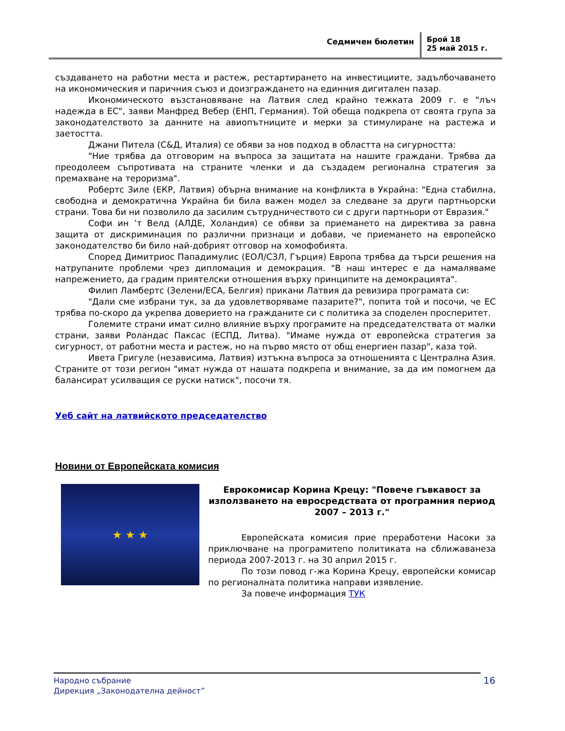Седмичен бюлетин
Брой 18
25 май 2015 г.
създаването на работни места и растеж, рестартирането на инвестициите, задълбочаването на икономическия и паричния съюз и доизграждането на единния дигитален пазар.
Икономическото възстановяване на Латвия след крайно тежката 2009 г. е "лъч надежда в ЕС", заяви Манфред Вебер (ЕНП, Германия). Той обеща подкрепа от своята група за законодателството за данните на авиопътниците и мерки за стимулиране на растежа и заетостта.
Джани Питела (С&Д, Италия) се обяви за нов подход в областта на сигурността:
"Ние трябва да отговорим на въпроса за защитата на нашите граждани. Трябва да преодолеем съпротивата на страните членки и да създадем регионална стратегия за премахване на тероризма".
Робертс Зиле (ЕКР, Латвия) обърна внимание на конфликта в Украйна: "Една стабилна, свободна и демократична Украйна би била важен модел за следване за други партньорски страни. Това би ни позволило да засилим сътрудничеството си с други партньори от Евразия."
Софи ин ’т Велд (АЛДЕ, Холандия) се обяви за приемането на директива за равна защита от дискриминация по различни признаци и добави, че приемането на европейско законодателство би било най-добрият отговор на хомофобията.
Според Димитриос Пападимулис (ЕОЛ/СЗЛ, Гърция) Европа трябва да търси решения на натрупаните проблеми чрез дипломация и демокрация. "В наш интерес е да намаляваме напрежението, да градим приятелски отношения върху принципите на демокрацията".
Филип Ламбертс (Зелени/ЕСА, Белгия) прикани Латвия да ревизира програмата си:
"Дали сме избрани тук, за да удовлетворяваме пазарите?", попита той и посочи, че ЕС трябва по-скоро да укрепва доверието на гражданите си с политика за споделен просперитет.
Големите страни имат силно влияние върху програмите на председателствата от малки страни, заяви Роландас Паксас (ЕСПД, Литва). "Имаме нужда от европейска стратегия за сигурност, от работни места и растеж, но на първо място от общ енергиен пазар", каза той.
Ивета Григуле (независима, Латвия) изтъкна въпроса за отношенията с Централна Азия. Страните от този регион "имат нужда от нашата подкрепа и внимание, за да им помогнем да балансират усилващия се руски натиск", посочи тя.
Уеб сайт на латвийското председателство
Новини от Европейската комисия
★ ★ ★
Еврокомисар Корина Крецу: "Повече гъвкавост за използването на евросредствата от програмния период 2007 – 2013 г."
Европейската комисия прие преработени Насоки за приключване на програмитепо политиката на сближаванеза периода 2007-2013 г. на 30 април 2015 г.
По този повод г-жа Корина Крецу, европейски комисар по регионалната политика направи изявление.
За повече информация ТУК
Народно събрание
Дирекция „Законодателна дейност”
16